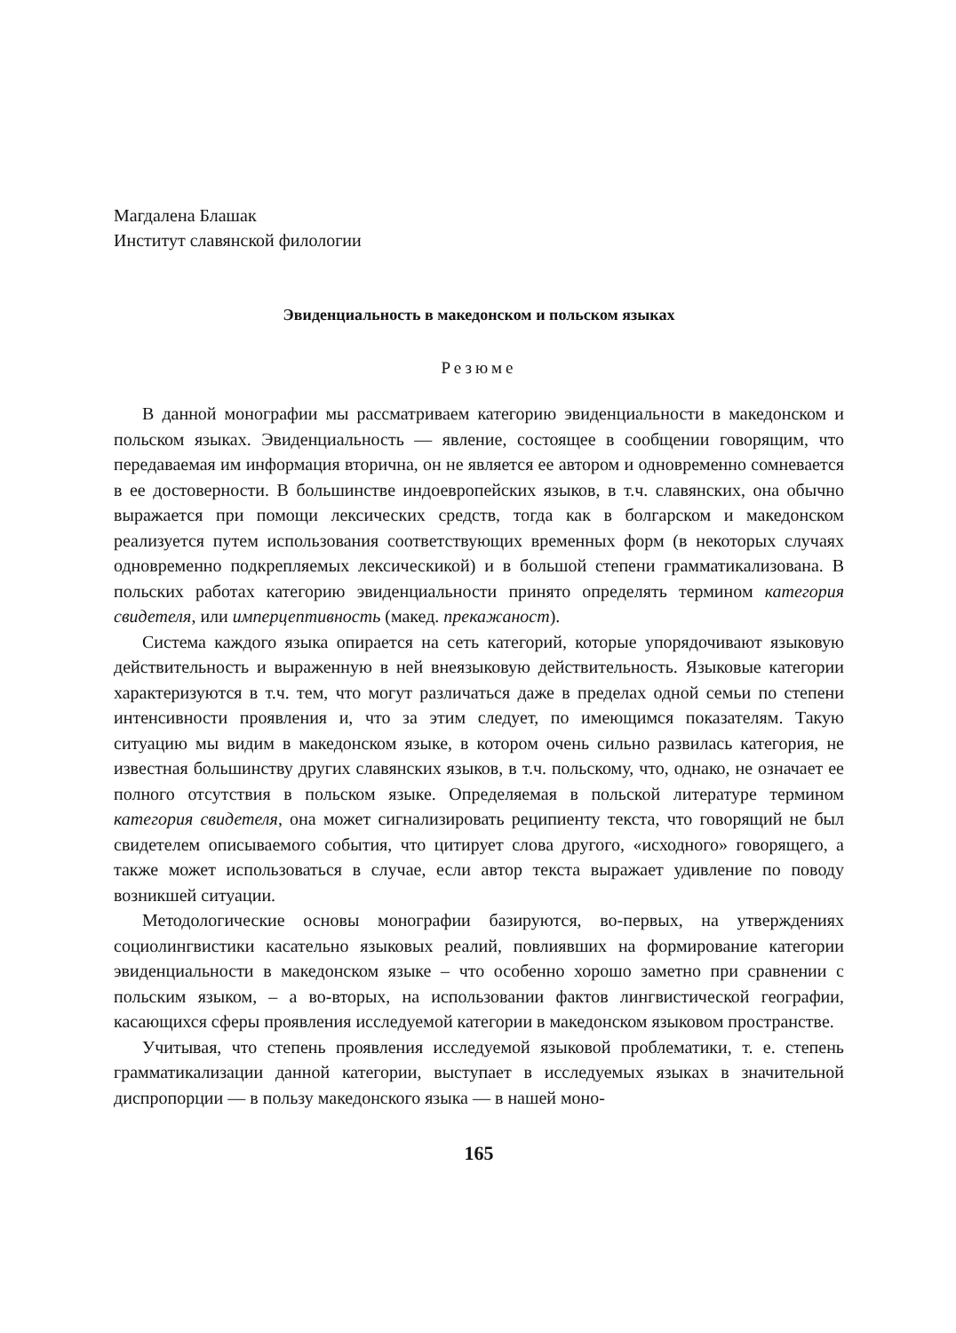Магдалена Блашак
Институт славянской филологии
Эвиденциальность в македонском и польском языках
Резюме
В данной монографии мы рассматриваем категорию эвиденциальности в македонском и польском языках. Эвиденциальность — явление, состоящее в сообщении говорящим, что передаваемая им информация вторична, он не является ее автором и одновременно сомневается в ее достоверности. В большинстве индоевропейских языков, в т.ч. славянских, она обычно выражается при помощи лексических средств, тогда как в болгарском и македонском реализуется путем использования соответствующих временных форм (в некоторых случаях одновременно подкрепляемых лексическикой) и в большой степени грамматикализована. В польских работах категорию эвиденциальности принято определять термином категория свидетеля, или имперцептивность (макед. прекажаност).
Система каждого языка опирается на сеть категорий, которые упорядочивают языковую действительность и выраженную в ней внеязыковую действительность. Языковые категории характеризуются в т.ч. тем, что могут различаться даже в пределах одной семьи по степени интенсивности проявления и, что за этим следует, по имеющимся показателям. Такую ситуацию мы видим в македонском языке, в котором очень сильно развилась категория, не известная большинству других славянских языков, в т.ч. польскому, что, однако, не означает ее полного отсутствия в польском языке. Определяемая в польской литературе термином категория свидетеля, она может сигнализировать реципиенту текста, что говорящий не был свидетелем описываемого события, что цитирует слова другого, «исходного» говорящего, а также может использоваться в случае, если автор текста выражает удивление по поводу возникшей ситуации.
Методологические основы монографии базируются, во-первых, на утверждениях социолингвистики касательно языковых реалий, повлиявших на формирование категории эвиденциальности в македонском языке – что особенно хорошо заметно при сравнении с польским языком, – а во-вторых, на использовании фактов лингвистической географии, касающихся сферы проявления исследуемой категории в македонском языковом пространстве.
Учитывая, что степень проявления исследуемой языковой проблематики, т. е. степень грамматикализации данной категории, выступает в исследуемых языках в значительной диспропорции — в пользу македонского языка — в нашей моно-
165